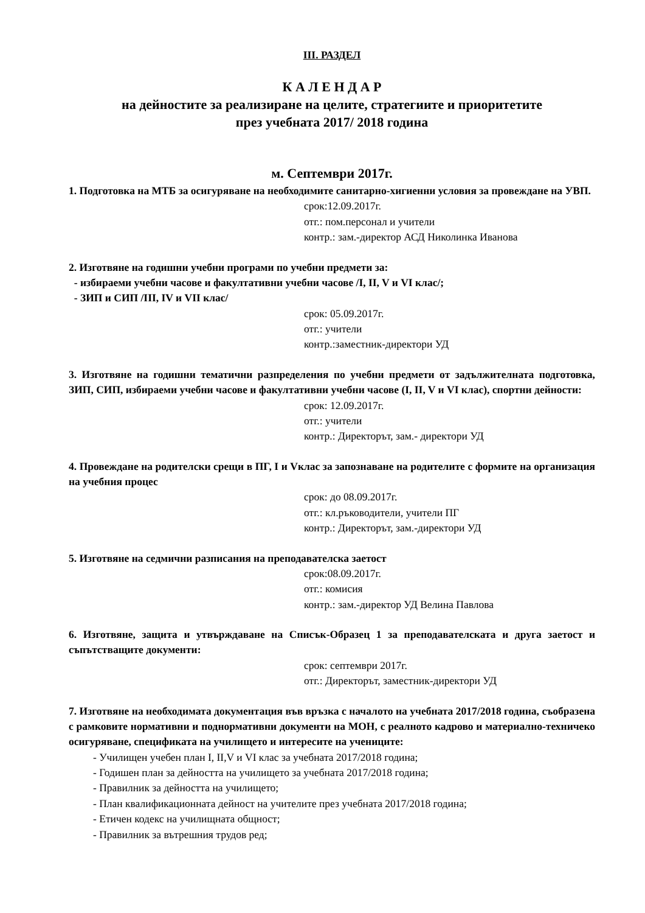III. РАЗДЕЛ
К А Л Е Н Д А Р
на дейностите за реализиране на целите, стратегиите и приоритетите
през учебната 2017/ 2018 година
м. Септември 2017г.
1. Подготовка на МТБ за осигуряване на необходимите санитарно-хигиенни условия за провеждане на УВП.
срок:12.09.2017г.
отг.: пом.персонал и учители
контр.: зам.-директор АСД Николинка Иванова
2. Изготвяне на годишни учебни програми по учебни предмети за:
- избираеми учебни часове и факултативни учебни часове /I, II, V и VI клас/;
- ЗИП и СИП /III, IV и VII клас/
срок: 05.09.2017г.
отг.: учители
контр.:заместник-директори УД
3. Изготвяне на годишни тематични разпределения по учебни предмети от задължителната подготовка, ЗИП, СИП, избираеми учебни часове и факултативни учебни часове (I, II, V и VI клас), спортни дейности:
срок: 12.09.2017г.
отг.: учители
контр.: Директорът, зам.- директори УД
4. Провеждане на родителски срещи в ПГ, I и Vклас за запознаване на родителите с формите на организация на учебния процес
срок: до 08.09.2017г.
отг.: кл.ръководители, учители ПГ
контр.: Директорът, зам.-директори УД
5. Изготвяне на седмични разписания на преподавателска заетост
срок:08.09.2017г.
отг.: комисия
контр.: зам.-директор УД Велина Павлова
6. Изготвяне, защита и утвърждаване на Списък-Образец 1 за преподавателската и друга заетост и съпътстващите документи:
срок: септември 2017г.
отг.: Директорът, заместник-директори УД
7. Изготвяне на необходимата документация във връзка с началото на учебната 2017/2018 година, съобразена с рамковите нормативни и поднормативни документи на МОН, с реалното кадрово и материално-техничеко осигуряване, спецификата на училището и интересите на учениците:
- Училищен учебен план I, II,V и VI клас за учебната 2017/2018 година;
- Годишен план за дейността на училището за учебната 2017/2018 година;
- Правилник за дейността на училището;
- План квалификационната дейност на учителите през учебната 2017/2018 година;
- Етичен кодекс на училищната общност;
- Правилник за вътрешния трудов ред;